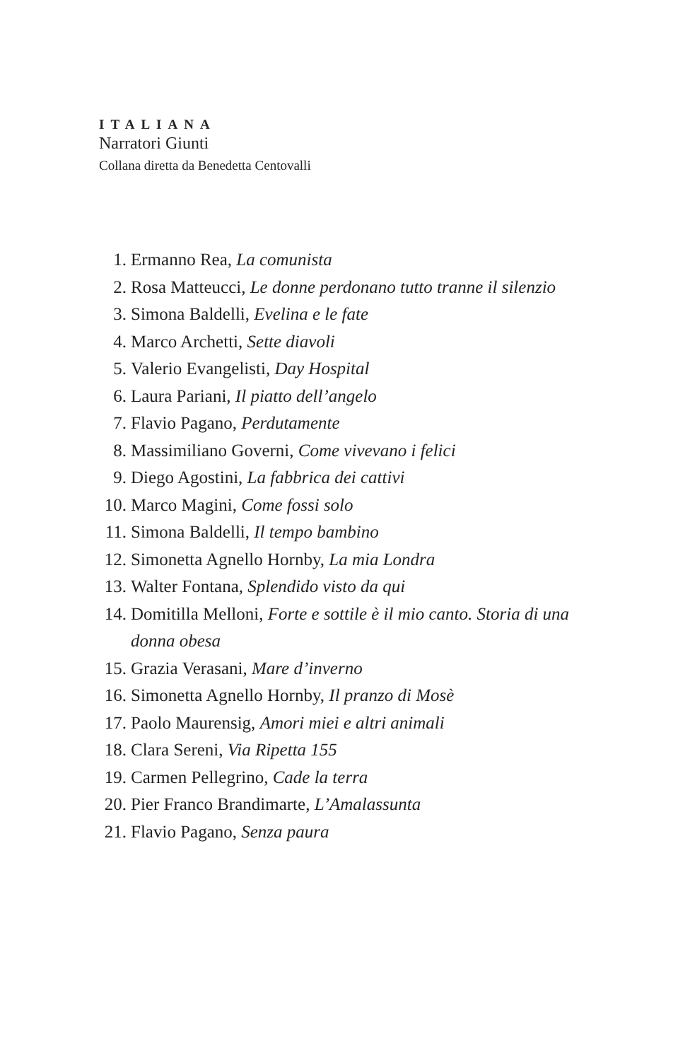ITALIANA
Narratori Giunti
Collana diretta da Benedetta Centovalli
1. Ermanno Rea, La comunista
2. Rosa Matteucci, Le donne perdonano tutto tranne il silenzio
3. Simona Baldelli, Evelina e le fate
4. Marco Archetti, Sette diavoli
5. Valerio Evangelisti, Day Hospital
6. Laura Pariani, Il piatto dell’angelo
7. Flavio Pagano, Perdutamente
8. Massimiliano Governi, Come vivevano i felici
9. Diego Agostini, La fabbrica dei cattivi
10. Marco Magini, Come fossi solo
11. Simona Baldelli, Il tempo bambino
12. Simonetta Agnello Hornby, La mia Londra
13. Walter Fontana, Splendido visto da qui
14. Domitilla Melloni, Forte e sottile è il mio canto. Storia di una donna obesa
15. Grazia Verasani, Mare d’inverno
16. Simonetta Agnello Hornby, Il pranzo di Mosè
17. Paolo Maurensig, Amori miei e altri animali
18. Clara Sereni, Via Ripetta 155
19. Carmen Pellegrino, Cade la terra
20. Pier Franco Brandimarte, L’Amalassunta
21. Flavio Pagano, Senza paura